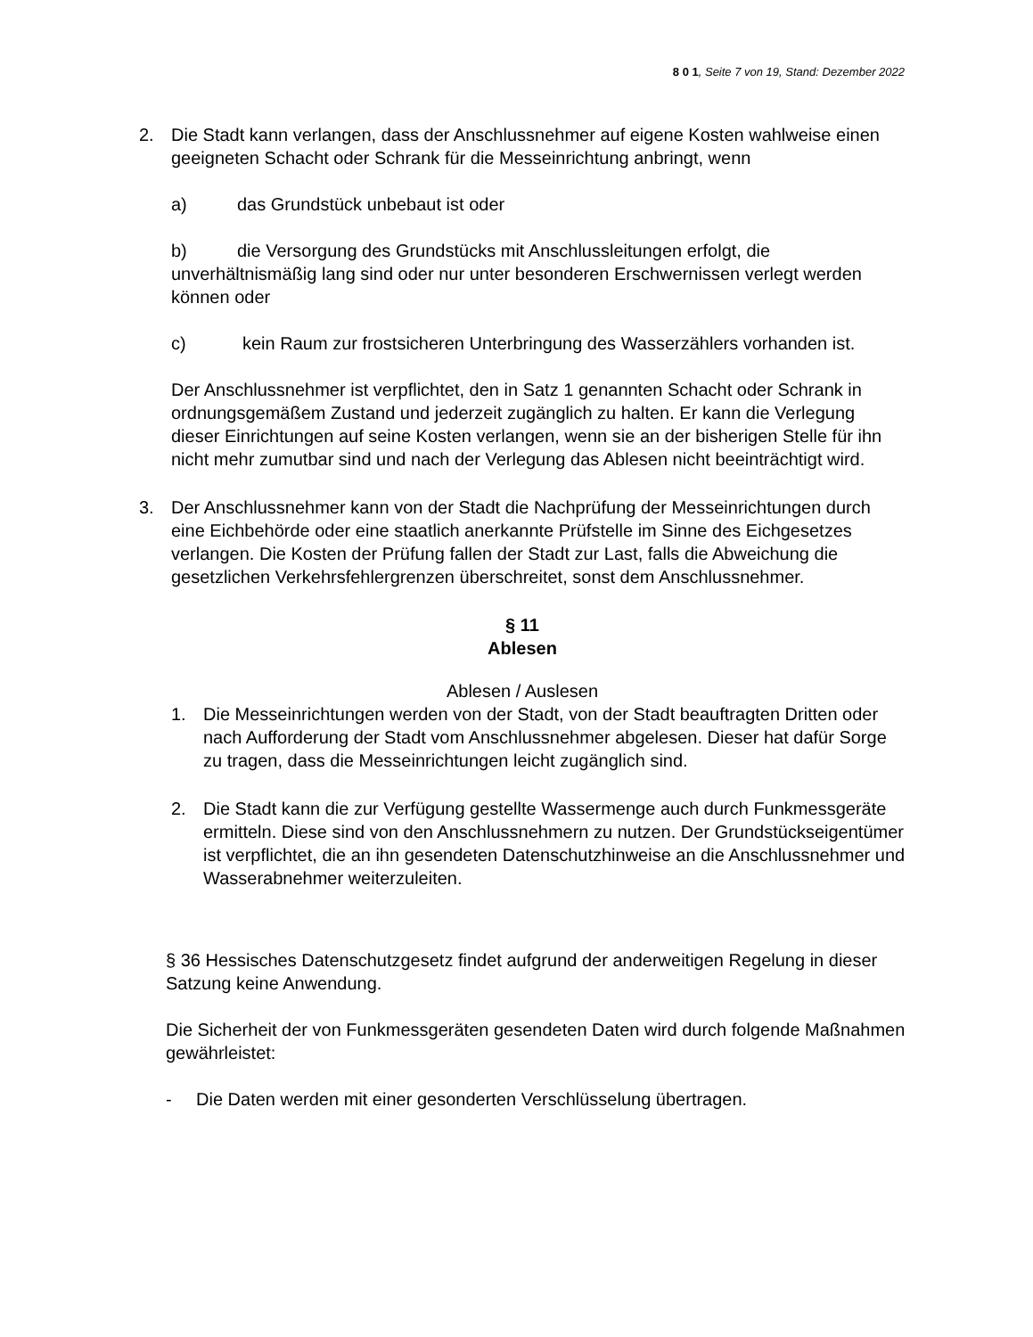8 0 1, Seite 7 von 19, Stand: Dezember 2022
2. Die Stadt kann verlangen, dass der Anschlussnehmer auf eigene Kosten wahlweise einen geeigneten Schacht oder Schrank für die Messeinrichtung anbringt, wenn
a) das Grundstück unbebaut ist oder
b) die Versorgung des Grundstücks mit Anschlussleitungen erfolgt, die unverhältnismäßig lang sind oder nur unter besonderen Erschwernissen verlegt werden können oder
c) kein Raum zur frostsicheren Unterbringung des Wasserzählers vorhanden ist.
Der Anschlussnehmer ist verpflichtet, den in Satz 1 genannten Schacht oder Schrank in ordnungsgemäßem Zustand und jederzeit zugänglich zu halten. Er kann die Verlegung dieser Einrichtungen auf seine Kosten verlangen, wenn sie an der bisherigen Stelle für ihn nicht mehr zumutbar sind und nach der Verlegung das Ablesen nicht beeinträchtigt wird.
3. Der Anschlussnehmer kann von der Stadt die Nachprüfung der Messeinrichtungen durch eine Eichbehörde oder eine staatlich anerkannte Prüfstelle im Sinne des Eichgesetzes verlangen. Die Kosten der Prüfung fallen der Stadt zur Last, falls die Abweichung die gesetzlichen Verkehrsfehlergrenzen überschreitet, sonst dem Anschlussnehmer.
§ 11
Ablesen
Ablesen / Auslesen
1. Die Messeinrichtungen werden von der Stadt, von der Stadt beauftragten Dritten oder nach Aufforderung der Stadt vom Anschlussnehmer abgelesen. Dieser hat dafür Sorge zu tragen, dass die Messeinrichtungen leicht zugänglich sind.
2. Die Stadt kann die zur Verfügung gestellte Wassermenge auch durch Funkmessgeräte ermitteln. Diese sind von den Anschlussnehmern zu nutzen. Der Grundstückseigentümer ist verpflichtet, die an ihn gesendeten Datenschutzhinweise an die Anschlussnehmer und Wasserabnehmer weiterzuleiten.
§ 36 Hessisches Datenschutzgesetz findet aufgrund der anderweitigen Regelung in dieser Satzung keine Anwendung.
Die Sicherheit der von Funkmessgeräten gesendeten Daten wird durch folgende Maßnahmen gewährleistet:
- Die Daten werden mit einer gesonderten Verschlüsselung übertragen.